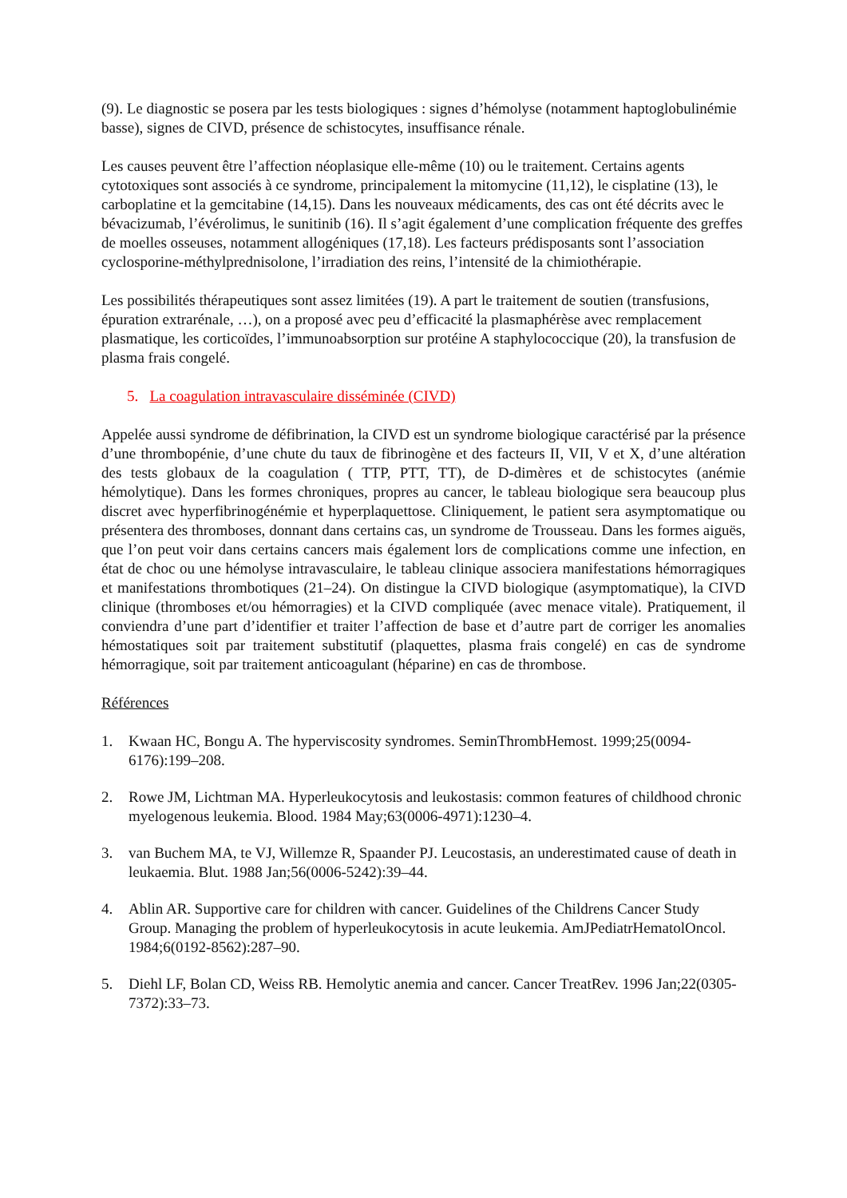(9). Le diagnostic se posera par les tests biologiques : signes d’hémolyse (notamment haptoglobulinémie basse), signes de CIVD, présence de schistocytes, insuffisance rénale.
Les causes peuvent être l’affection néoplasique elle-même (10) ou le traitement. Certains agents cytotoxiques sont associés à ce syndrome, principalement la mitomycine (11,12), le cisplatine (13), le carboplatine et la gemcitabine (14,15). Dans les nouveaux médicaments, des cas ont été décrits avec le bévacizumab, l’évérolimus, le sunitinib (16). Il s’agit également d’une complication fréquente des greffes de moelles osseuses, notamment allogéniques (17,18). Les facteurs prédisposants sont l’association cyclosporine-méthylprednisolone, l’irradiation des reins, l’intensité de la chimiothérapie.
Les possibilités thérapeutiques sont assez limitées (19). A part le traitement de soutien (transfusions, épuration extrarénale, …), on a proposé avec peu d’efficacité la plasmaphérèse avec remplacement plasmatique, les corticoïdes, l’immunoabsorption sur protéine A staphylococcique (20), la transfusion de plasma frais congelé.
5. La coagulation intravasculaire disséminée (CIVD)
Appelée aussi syndrome de défibrination, la CIVD est un syndrome biologique caractérisé par la présence d’une thrombopénie, d’une chute du taux de fibrinogène et des facteurs II, VII, V et X, d’une altération des tests globaux de la coagulation ( TTP, PTT, TT), de D-dimères et de schistocytes (anémie hémolytique). Dans les formes chroniques, propres au cancer, le tableau biologique sera beaucoup plus discret avec hyperfibrinogénémie et hyperplaquettose. Cliniquement, le patient sera asymptomatique ou présentera des thromboses, donnant dans certains cas, un syndrome de Trousseau. Dans les formes aiguës, que l’on peut voir dans certains cancers mais également lors de complications comme une infection, en état de choc ou une hémolyse intravasculaire, le tableau clinique associera manifestations hémorragiques et manifestations thrombotiques (21–24). On distingue la CIVD biologique (asymptomatique), la CIVD clinique (thromboses et/ou hémorragies) et la CIVD compliquée (avec menace vitale). Pratiquement, il conviendra d’une part d’identifier et traiter l’affection de base et d’autre part de corriger les anomalies hémostatiques soit par traitement substitutif (plaquettes, plasma frais congelé) en cas de syndrome hémorragique, soit par traitement anticoagulant (héparine) en cas de thrombose.
Références
1. Kwaan HC, Bongu A. The hyperviscosity syndromes. SeminThrombHemost. 1999;25(0094-6176):199–208.
2. Rowe JM, Lichtman MA. Hyperleukocytosis and leukostasis: common features of childhood chronic myelogenous leukemia. Blood. 1984 May;63(0006-4971):1230–4.
3. van Buchem MA, te VJ, Willemze R, Spaander PJ. Leucostasis, an underestimated cause of death in leukaemia. Blut. 1988 Jan;56(0006-5242):39–44.
4. Ablin AR. Supportive care for children with cancer. Guidelines of the Childrens Cancer Study Group. Managing the problem of hyperleukocytosis in acute leukemia. AmJPediatrHematolOncol. 1984;6(0192-8562):287–90.
5. Diehl LF, Bolan CD, Weiss RB. Hemolytic anemia and cancer. Cancer TreatRev. 1996 Jan;22(0305-7372):33–73.